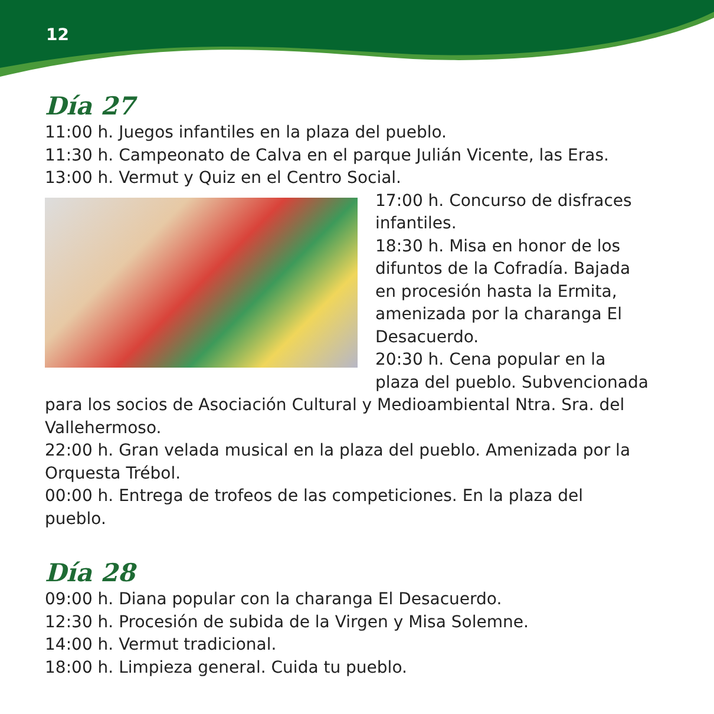12
Día 27
11:00 h. Juegos infantiles en la plaza del pueblo.
11:30 h. Campeonato de Calva en el parque Julián Vicente, las Eras.
13:00 h. Vermut y Quiz en el Centro Social.
17:00 h. Concurso de disfraces infantiles.
18:30 h. Misa en honor de los difuntos de la Cofradía. Bajada en procesión hasta la Ermita, amenizada por la charanga El Desacuerdo.
20:30 h. Cena popular en la plaza del pueblo. Subvencionada para los socios de Asociación Cultural y Medioambiental Ntra. Sra. del Vallehermoso.
22:00 h. Gran velada musical en la plaza del pueblo. Amenizada por la Orquesta Trébol.
00:00 h. Entrega de trofeos de las competiciones. En la plaza del pueblo.
Día 28
09:00 h. Diana popular con la charanga El Desacuerdo.
12:30 h. Procesión de subida de la Virgen y Misa Solemne.
14:00 h. Vermut tradicional.
18:00 h. Limpieza general. Cuida tu pueblo.